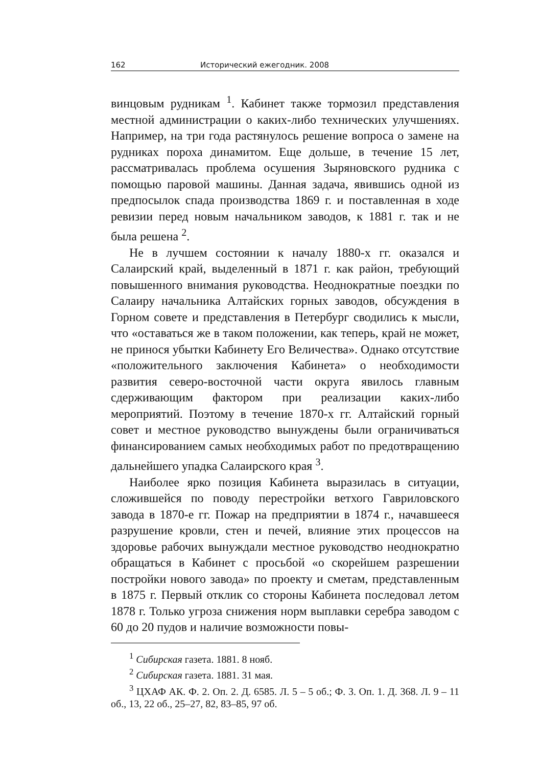162 Исторический ежегодник. 2008
винцовым рудникам <sup>1</sup>. Кабинет также тормозил представления местной администрации о каких-либо технических улучшениях. Например, на три года растянулось решение вопроса о замене на рудниках пороха динамитом. Еще дольше, в течение 15 лет, рассматривалась проблема осушения Зыряновского рудника с помощью паровой машины. Данная задача, явившись одной из предпосылок спада производства 1869 г. и поставленная в ходе ревизии перед новым начальником заводов, к 1881 г. так и не была решена <sup>2</sup>.
Не в лучшем состоянии к началу 1880-х гг. оказался и Салаирский край, выделенный в 1871 г. как район, требующий повышенного внимания руководства. Неоднократные поездки по Салаиру начальника Алтайских горных заводов, обсуждения в Горном совете и представления в Петербург сводились к мысли, что «оставаться же в таком положении, как теперь, край не может, не принося убытки Кабинету Его Величества». Однако отсутствие «положительного заключения Кабинета» о необходимости развития северо-восточной части округа явилось главным сдерживающим фактором при реализации каких-либо мероприятий. Поэтому в течение 1870-х гг. Алтайский горный совет и местное руководство вынуждены были ограничиваться финансированием самых необходимых работ по предотвращению дальнейшего упадка Салаирского края <sup>3</sup>.
Наиболее ярко позиция Кабинета выразилась в ситуации, сложившейся по поводу перестройки ветхого Гавриловского завода в 1870-е гг. Пожар на предприятии в 1874 г., начавшееся разрушение кровли, стен и печей, влияние этих процессов на здоровье рабочих вынуждали местное руководство неоднократно обращаться в Кабинет с просьбой «о скорейшем разрешении постройки нового завода» по проекту и сметам, представленным в 1875 г. Первый отклик со стороны Кабинета последовал летом 1878 г. Только угроза снижения норм выплавки серебра заводом с 60 до 20 пудов и наличие возможности повы-
<sup>1</sup> Сибирская газета. 1881. 8 нояб.
<sup>2</sup> Сибирская газета. 1881. 31 мая.
<sup>3</sup> ЦХАФ АК. Ф. 2. Оп. 2. Д. 6585. Л. 5 – 5 об.; Ф. 3. Оп. 1. Д. 368. Л. 9 – 11 об., 13, 22 об., 25–27, 82, 83–85, 97 об.